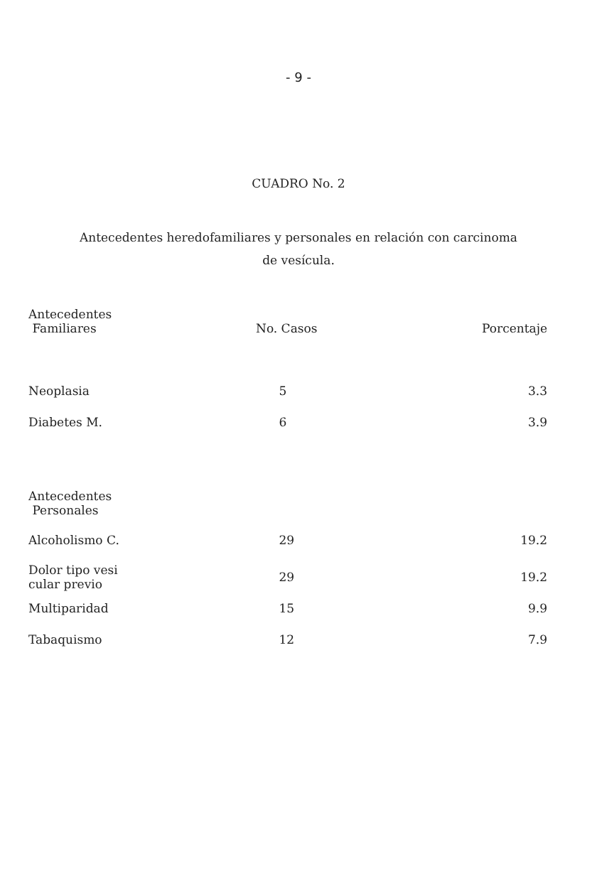- 9 -
CUADRO No. 2
Antecedentes heredofamiliares y personales en relación con carcinoma
de vesícula.
| Antecedentes Familiares | No. Casos | Porcentaje |
| --- | --- | --- |
| Neoplasia | 5 | 3.3 |
| Diabetes M. | 6 | 3.9 |
| Antecedentes Personales | | |
| Alcoholismo C. | 29 | 19.2 |
| Dolor tipo vesi cular previo | 29 | 19.2 |
| Multiparidad | 15 | 9.9 |
| Tabaquismo | 12 | 7.9 |